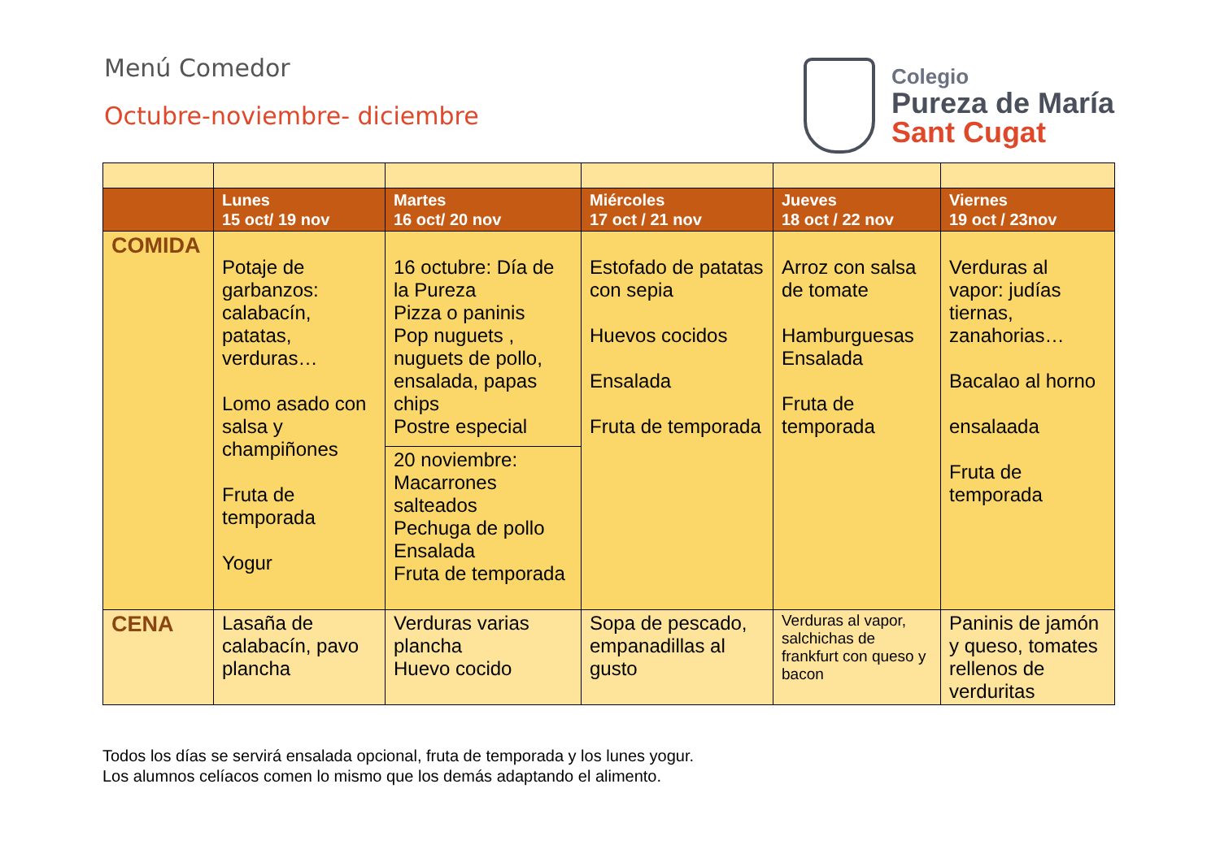Menú Comedor
Octubre-noviembre- diciembre
Colegio
Pureza de María
Sant Cugat
| | Lunes 15 oct/ 19 nov | Martes 16 oct/ 20 nov | Miércoles 17 oct / 21 nov | Jueves 18 oct / 22 nov | Viernes 19 oct / 23nov |
| --- | --- | --- | --- | --- | --- |
| COMIDA | Potaje de garbanzos: calabacín, patatas, verduras… Lomo asado con salsa y champiñones Fruta de temporada Yogur | 16 octubre: Día de la Pureza Pizza o paninis Pop nuguets , nuguets de pollo, ensalada, papas chips Postre especial | Estofado de patatas con sepia Huevos cocidos Ensalada Fruta de temporada | Arroz con salsa de tomate Hamburguesas Ensalada Fruta de temporada | Verduras al vapor: judías tiernas, zanahorias… Bacalao al horno ensalaada Fruta de temporada |
| | | 20 noviembre: Macarrones salteados Pechuga de pollo Ensalada Fruta de temporada | | | |
| CENA | Lasaña de calabacín, pavo plancha | Verduras varias plancha Huevo cocido | Sopa de pescado, empanadillas al gusto | Verduras al vapor, salchichas de frankfurt con queso y bacon | Paninis de jamón y queso, tomates rellenos de verduritas |
Todos los días se servirá ensalada opcional, fruta de temporada y los lunes yogur.
Los alumnos celíacos comen lo mismo que los demás adaptando el alimento.